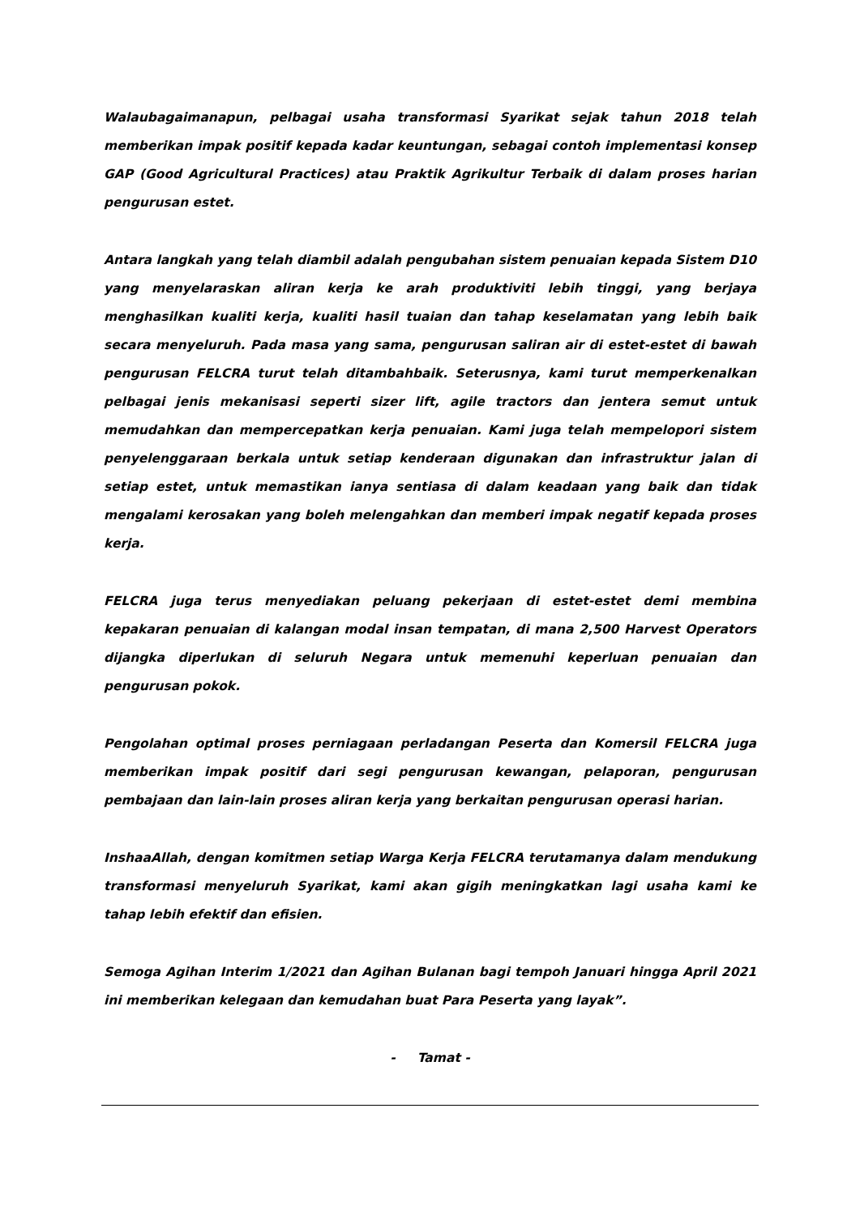Walaubagaimanapun, pelbagai usaha transformasi Syarikat sejak tahun 2018 telah memberikan impak positif kepada kadar keuntungan, sebagai contoh implementasi konsep GAP (Good Agricultural Practices) atau Praktik Agrikultur Terbaik di dalam proses harian pengurusan estet.
Antara langkah yang telah diambil adalah pengubahan sistem penuaian kepada Sistem D10 yang menyelaraskan aliran kerja ke arah produktiviti lebih tinggi, yang berjaya menghasilkan kualiti kerja, kualiti hasil tuaian dan tahap keselamatan yang lebih baik secara menyeluruh. Pada masa yang sama, pengurusan saliran air di estet-estet di bawah pengurusan FELCRA turut telah ditambahbaik. Seterusnya, kami turut memperkenalkan pelbagai jenis mekanisasi seperti sizer lift, agile tractors dan jentera semut untuk memudahkan dan mempercepatkan kerja penuaian. Kami juga telah mempelopori sistem penyelenggaraan berkala untuk setiap kenderaan digunakan dan infrastruktur jalan di setiap estet, untuk memastikan ianya sentiasa di dalam keadaan yang baik dan tidak mengalami kerosakan yang boleh melengahkan dan memberi impak negatif kepada proses kerja.
FELCRA juga terus menyediakan peluang pekerjaan di estet-estet demi membina kepakaran penuaian di kalangan modal insan tempatan, di mana 2,500 Harvest Operators dijangka diperlukan di seluruh Negara untuk memenuhi keperluan penuaian dan pengurusan pokok.
Pengolahan optimal proses perniagaan perladangan Peserta dan Komersil FELCRA juga memberikan impak positif dari segi pengurusan kewangan, pelaporan, pengurusan pembajaan dan lain-lain proses aliran kerja yang berkaitan pengurusan operasi harian.
InshaaAllah, dengan komitmen setiap Warga Kerja FELCRA terutamanya dalam mendukung transformasi menyeluruh Syarikat, kami akan gigih meningkatkan lagi usaha kami ke tahap lebih efektif dan efisien.
Semoga Agihan Interim 1/2021 dan Agihan Bulanan bagi tempoh Januari hingga April 2021 ini memberikan kelegaan dan kemudahan buat Para Peserta yang layak”.
- Tamat -